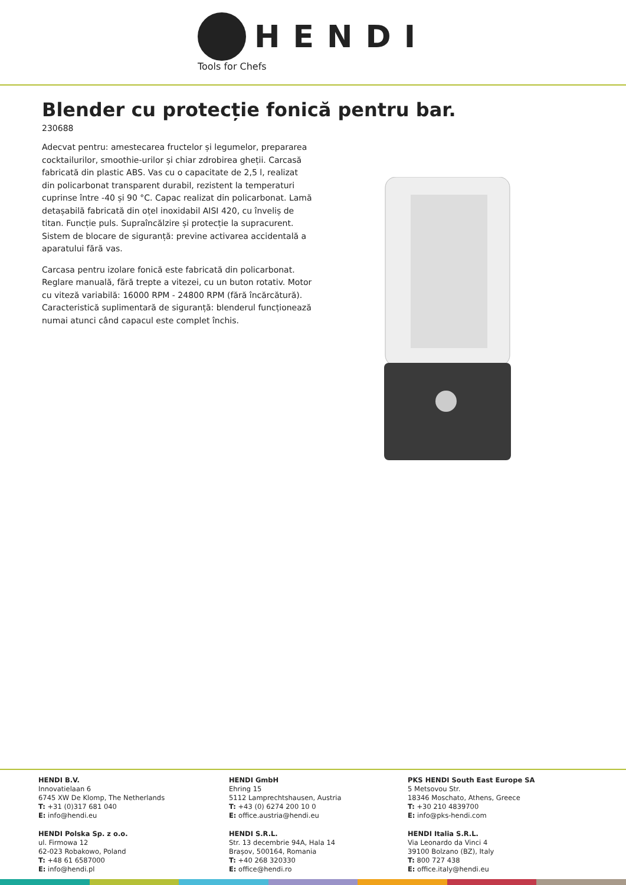HENDI
Tools for Chefs
Blender cu protecție fonică pentru bar.
230688
Adecvat pentru: amestecarea fructelor și legumelor, prepararea cocktailurilor, smoothie-urilor și chiar zdrobirea gheții. Carcasă fabricată din plastic ABS. Vas cu o capacitate de 2,5 l, realizat din policarbonat transparent durabil, rezistent la temperaturi cuprinse între -40 și 90 °C. Capac realizat din policarbonat. Lamă detașabilă fabricată din oțel inoxidabil AISI 420, cu înveliș de titan. Funcție puls. Supraîncălzire și protecție la supracurent. Sistem de blocare de siguranță: previne activarea accidentală a aparatului fără vas.
Carcasa pentru izolare fonică este fabricată din policarbonat. Reglare manuală, fără trepte a vitezei, cu un buton rotativ. Motor cu viteză variabilă: 16000 RPM - 24800 RPM (fără încărcătură). Caracteristică suplimentară de siguranță: blenderul funcționează numai atunci când capacul este complet închis.
HENDI B.V.
Innovatielaan 6
6745 XW De Klomp, The Netherlands
T: +31 (0)317 681 040
E: info@hendi.eu
HENDI GmbH
Ehring 15
5112 Lamprechtshausen, Austria
T: +43 (0) 6274 200 10 0
E: office.austria@hendi.eu
PKS HENDI South East Europe SA
5 Metsovou Str.
18346 Moschato, Athens, Greece
T: +30 210 4839700
E: info@pks-hendi.com
HENDI Polska Sp. z o.o.
ul. Firmowa 12
62-023 Robakowo, Poland
T: +48 61 6587000
E: info@hendi.pl
HENDI S.R.L.
Str. 13 decembrie 94A, Hala 14
Brașov, 500164, Romania
T: +40 268 320330
E: office@hendi.ro
HENDI Italia S.R.L.
Via Leonardo da Vinci 4
39100 Bolzano (BZ), Italy
T: 800 727 438
E: office.italy@hendi.eu